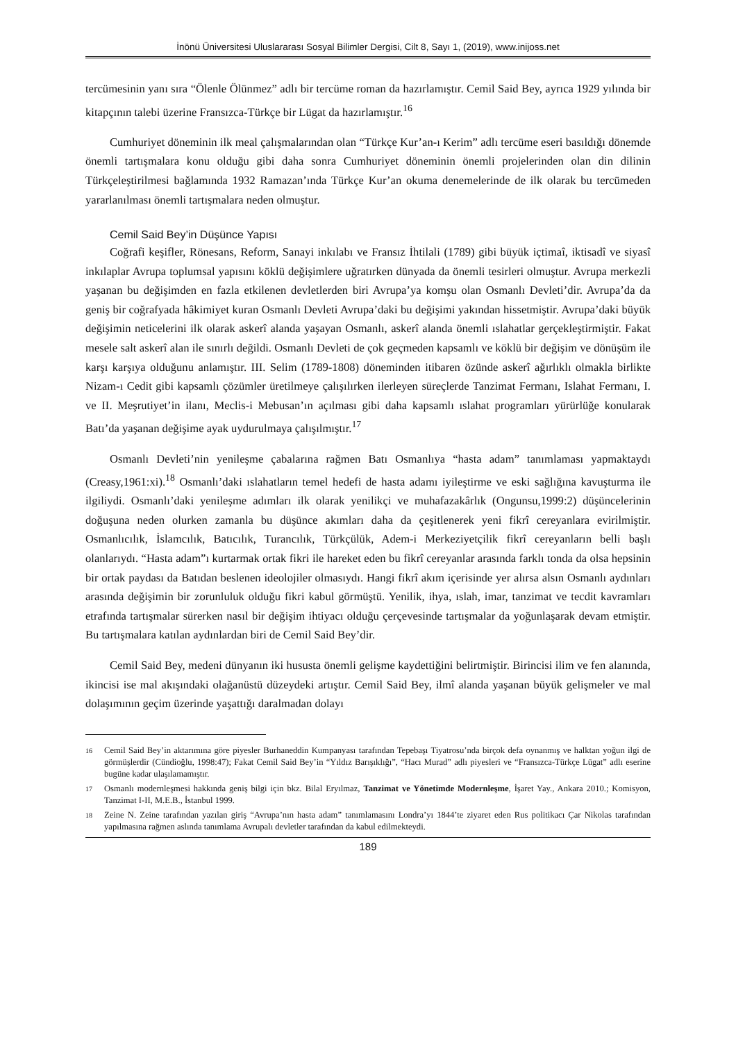İnönü Üniversitesi Uluslararası Sosyal Bilimler Dergisi, Cilt 8, Sayı 1, (2019), www.inijoss.net
tercümesinin yanı sıra “Ölenle Ölünmez” adlı bir tercüme roman da hazırlamıştır. Cemil Said Bey, ayrıca 1929 yılında bir kitapçının talebi üzerine Fransızca-Türkçe bir Lügat da hazırlamıştır.<sup>16</sup>
Cumhuriyet döneminin ilk meal çalışmalarından olan “Türkçe Kur’an-ı Kerim” adlı tercüme eseri basıldığı dönemde önemli tartışmalara konu olduğu gibi daha sonra Cumhuriyet döneminin önemli projelerinden olan din dilinin Türkçeleştirilmesi bağlamında 1932 Ramazan’ında Türkçe Kur’an okuma denemelerinde de ilk olarak bu tercümeden yararlanılması önemli tartışmalara neden olmuştur.
Cemil Said Bey’in Düşünce Yapısı
Coğrafi keşifler, Rönesans, Reform, Sanayi inkılabı ve Fransız İhtilali (1789) gibi büyük içtimaî, iktisadî ve siyasî inkılaplar Avrupa toplumsal yapısını köklü değişimlere uğratırken dünyada da önemli tesirleri olmuştur. Avrupa merkezli yaşanan bu değişimden en fazla etkilenen devletlerden biri Avrupa’ya komşu olan Osmanlı Devleti’dir. Avrupa’da da geniş bir coğrafyada hâkimiyet kuran Osmanlı Devleti Avrupa’daki bu değişimi yakından hissetmiştir. Avrupa’daki büyük değişimin neticelerini ilk olarak askerî alanda yaşayan Osmanlı, askerî alanda önemli ıslahatlar gerçekleştirmiştir. Fakat mesele salt askerî alan ile sınırlı değildi. Osmanlı Devleti de çok geçmeden kapsamlı ve köklü bir değişim ve dönüşüm ile karşı karşıya olduğunu anlamıştır. III. Selim (1789-1808) döneminden itibaren özünde askerî ağırlıklı olmakla birlikte Nizam-ı Cedit gibi kapsamlı çözümler üretilmeye çalışılırken ilerleyen süreçlerde Tanzimat Fermanı, Islahat Fermanı, I. ve II. Meşrutiyet’in ilanı, Meclis-i Mebusan’ın açılması gibi daha kapsamlı ıslahat programları yürürlüğe konularak Batı’da yaşanan değişime ayak uydurulmaya çalışılmıştır.<sup>17</sup>
Osmanlı Devleti’nin yenileşme çabalarına rağmen Batı Osmanlıya “hasta adam” tanımlaması yapmaktaydı (Creasy,1961:xi).<sup>18</sup> Osmanlı’daki ıslahatların temel hedefi de hasta adamı iyileştirme ve eski sağlığına kavuşturma ile ilgiliydi. Osmanlı’daki yenileşme adımları ilk olarak yenilikçi ve muhafazakârlık (Ongunsu,1999:2) düşüncelerinin doğuşuna neden olurken zamanla bu düşünce akımları daha da çeşitlenerek yeni fikrî cereyanlara evirilmiştir. Osmanlıcılık, İslamcılık, Batıcılık, Turancılık, Türkçülük, Adem-i Merkeziyetçilik fikrî cereyanların belli başlı olanlarıydı. “Hasta adam”ı kurtarmak ortak fikri ile hareket eden bu fikrî cereyanlar arasında farklı tonda da olsa hepsinin bir ortak paydası da Batıdan beslenen ideolojiler olmasıydı. Hangi fikrî akım içerisinde yer alırsa alsın Osmanlı aydınları arasında değişimin bir zorunluluk olduğu fikri kabul görmüştü. Yenilik, ihya, ıslah, imar, tanzimat ve tecdit kavramları etrafında tartışmalar sürerken nasıl bir değişim ihtiyacı olduğu çerçevesinde tartışmalar da yoğunlaşarak devam etmiştir. Bu tartışmalara katılan aydınlardan biri de Cemil Said Bey’dir.
Cemil Said Bey, medeni dünyanın iki hususta önemli gelişme kaydettiğini belirtmiştir. Birincisi ilim ve fen alanında, ikincisi ise mal akışındaki olağanüstü düzeydeki artıştır. Cemil Said Bey, ilmî alanda yaşanan büyük gelişmeler ve mal dolaşımının geçim üzerinde yaşattığı daralmadan dolayı
16 Cemil Said Bey’in aktarımına göre piyesler Burhaneddin Kumpanyası tarafından Tepebaşı Tiyatrosu’nda birçok defa oynanmış ve halktan yoğun ilgi de görmüşlerdir (Cündioğlu, 1998:47); Fakat Cemil Said Bey’in “Yıldız Barışıklığı”, “Hacı Murad” adlı piyesleri ve “Fransızca-Türkçe Lügat” adlı eserine bugüne kadar ulaşılamamıştır.
17 Osmanlı modernleşmesi hakkında geniş bilgi için bkz. Bilal Eryılmaz, Tanzimat ve Yönetimde Modernleşme, İşaret Yay., Ankara 2010.; Komisyon, Tanzimat I-II, M.E.B., İstanbul 1999.
18 Zeine N. Zeine tarafından yazılan giriş “Avrupa’nın hasta adam” tanımlamasını Londra’yı 1844’te ziyaret eden Rus politikacı Çar Nikolas tarafından yapılmasına rağmen aslında tanımlama Avrupalı devletler tarafından da kabul edilmekteydi.
189